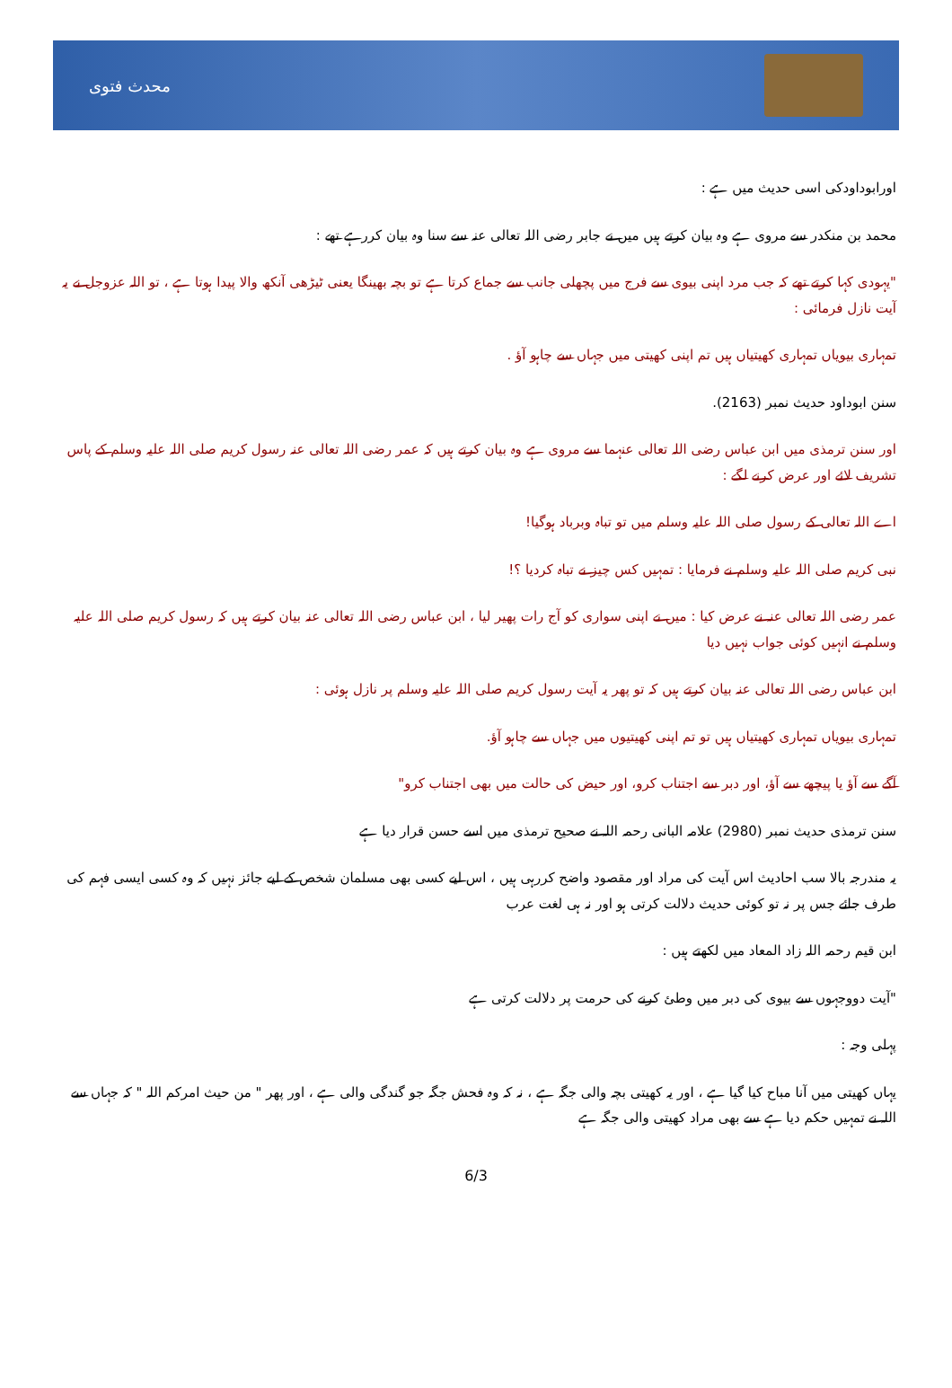محدث فتوی
اورابوداودکی اسی حدیث میں ہے :
محمد بن منکدر سے مروی ہے وہ بیان کرتے ہیں میں نے جابر رضی اللہ تعالی عنہ سے سنا وہ بیان کررہے تھے :
"یہودی کہا کرتے تھے کہ جب مرد اپنی بیوی سے فرج میں پچھلی جانب سے جماع کرتا ہے تو بچہ بھینگا یعنی ٹیڑھی آنکھ والا پیدا ہوتا ہے ، تو اللہ عزوجل نے یہ آیت نازل فرمائی :
تمہاری بیویاں تمہاری کھیتیاں ہیں تم اپنی کھیتی میں جہاں سے چاہو آؤ .
سنن ابوداود حدیث نمبر (2163).
اور سنن ترمذی میں ابن عباس رضی اللہ تعالی عنہما سے مروی ہے وہ بیان کرتے ہیں کہ عمر رضی اللہ تعالی عنہ رسول کریم صلی اللہ علیہ وسلم کے پاس تشریف لائے اور عرض کرنے لگے :
اے اللہ تعالی کے رسول صلی اللہ علیہ وسلم میں تو تباہ وبرباد ہوگیا!
نبی کریم صلی اللہ علیہ وسلم نے فرمایا : تمہیں کس چیز نے تباہ کردیا ؟!
عمر رضی اللہ تعالی عنہ نے عرض کیا : میں نے اپنی سواری کو آج رات پھیر لیا ، ابن عباس رضی اللہ تعالی عنہ بیان کرتے ہیں کہ رسول کریم صلی اللہ علیہ وسلم نے انہیں کوئی جواب نہیں دیا
ابن عباس رضی اللہ تعالی عنہ بیان کرتے ہیں کہ تو پھر یہ آیت رسول کریم صلی اللہ علیہ وسلم پر نازل ہوئی :
تمہاری بیویاں تمہاری کھیتیاں ہیں تو تم اپنی کھیتیوں میں جہاں سے چاہو آؤ.
آگے سے آؤ یا پیچھے سے آؤ، اور دبر سے اجتناب کرو، اور حیض کی حالت میں بھی اجتناب کرو"
سنن ترمذی حدیث نمبر (2980) علامہ البانی رحمہ اللہ نے صحیح ترمذی میں اسے حسن قرار دیا ہے
یہ مندرجہ بالا سب احادیث اس آیت کی مراد اور مقصود واضح کررہی ہیں ، اس لیے کسی بھی مسلمان شخص کے لیے جائز نہیں کہ وہ کسی ایسی فہم کی طرف جائے جس پر نہ تو کوئی حدیث دلالت کرتی ہو اور نہ ہی لغت عرب
ابن قیم رحمہ اللہ زاد المعاد میں لکھتے ہیں :
"آیت دووجہوں سے بیوی کی دبر میں وطئ کرنے کی حرمت پر دلالت کرتی ہے
پہلی وجہ :
یہاں کھیتی میں آنا مباح کیا گیا ہے ، اور یہ کھیتی بچہ والی جگہ ہے ، نہ کہ وہ فحش جگہ جو گندگی والی ہے ، اور پھر " من حیث امرکم اللہ " کہ جہاں سے اللہ نے تمہیں حکم دیا ہے سے بھی مراد کھیتی والی جگہ ہے
6/3